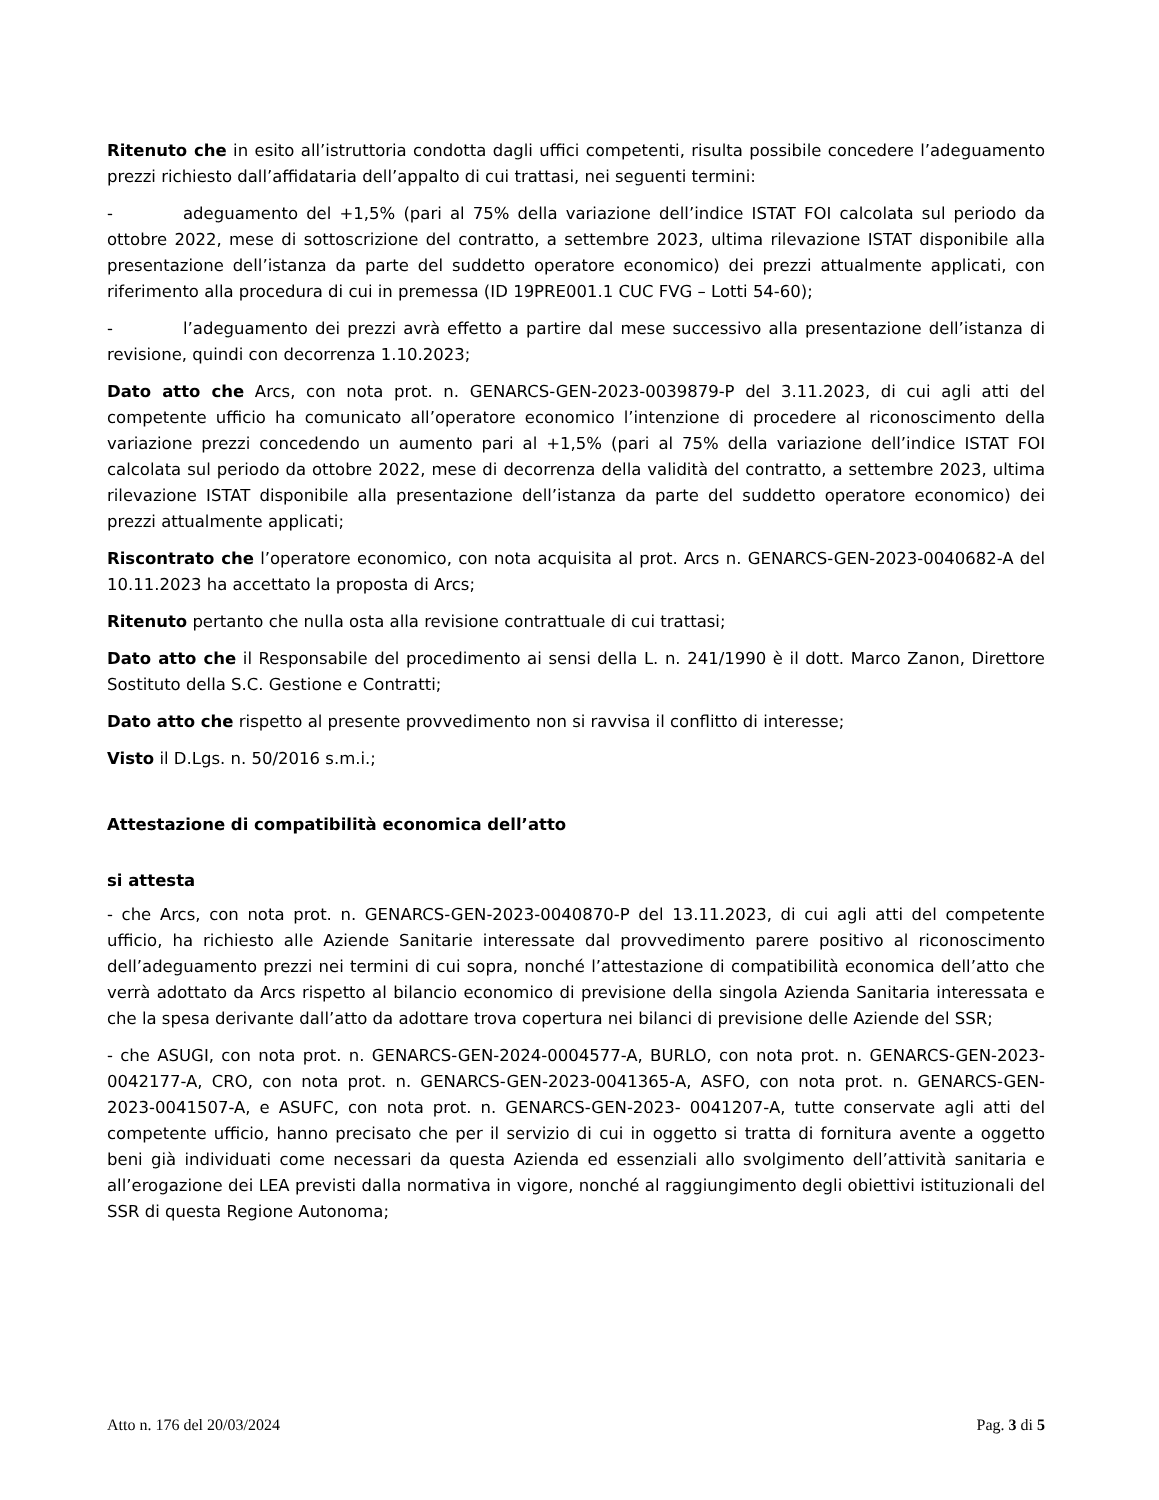Ritenuto che in esito all’istruttoria condotta dagli uffici competenti, risulta possibile concedere l’adeguamento prezzi richiesto dall’affidataria dell’appalto di cui trattasi, nei seguenti termini:
- adeguamento del +1,5% (pari al 75% della variazione dell’indice ISTAT FOI calcolata sul periodo da ottobre 2022, mese di sottoscrizione del contratto, a settembre 2023, ultima rilevazione ISTAT disponibile alla presentazione dell’istanza da parte del suddetto operatore economico) dei prezzi attualmente applicati, con riferimento alla procedura di cui in premessa (ID 19PRE001.1 CUC FVG – Lotti 54-60);
- l’adeguamento dei prezzi avrà effetto a partire dal mese successivo alla presentazione dell’istanza di revisione, quindi con decorrenza 1.10.2023;
Dato atto che Arcs, con nota prot. n. GENARCS-GEN-2023-0039879-P del 3.11.2023, di cui agli atti del competente ufficio ha comunicato all’operatore economico l’intenzione di procedere al riconoscimento della variazione prezzi concedendo un aumento pari al +1,5% (pari al 75% della variazione dell’indice ISTAT FOI calcolata sul periodo da ottobre 2022, mese di decorrenza della validità del contratto, a settembre 2023, ultima rilevazione ISTAT disponibile alla presentazione dell’istanza da parte del suddetto operatore economico) dei prezzi attualmente applicati;
Riscontrato che l’operatore economico, con nota acquisita al prot. Arcs n. GENARCS-GEN-2023-0040682-A del 10.11.2023 ha accettato la proposta di Arcs;
Ritenuto pertanto che nulla osta alla revisione contrattuale di cui trattasi;
Dato atto che il Responsabile del procedimento ai sensi della L. n. 241/1990 è il dott. Marco Zanon, Direttore Sostituto della S.C. Gestione e Contratti;
Dato atto che rispetto al presente provvedimento non si ravvisa il conflitto di interesse;
Visto il D.Lgs. n. 50/2016 s.m.i.;
Attestazione di compatibilità economica dell’atto
si attesta
- che Arcs, con nota prot. n. GENARCS-GEN-2023-0040870-P del 13.11.2023, di cui agli atti del competente ufficio, ha richiesto alle Aziende Sanitarie interessate dal provvedimento parere positivo al riconoscimento dell’adeguamento prezzi nei termini di cui sopra, nonché l’attestazione di compatibilità economica dell’atto che verrà adottato da Arcs rispetto al bilancio economico di previsione della singola Azienda Sanitaria interessata e che la spesa derivante dall’atto da adottare trova copertura nei bilanci di previsione delle Aziende del SSR;
- che ASUGI, con nota prot. n. GENARCS-GEN-2024-0004577-A, BURLO, con nota prot. n. GENARCS-GEN-2023-0042177-A, CRO, con nota prot. n. GENARCS-GEN-2023-0041365-A, ASFO, con nota prot. n. GENARCS-GEN-2023-0041507-A, e ASUFC, con nota prot. n. GENARCS-GEN-2023- 0041207-A, tutte conservate agli atti del competente ufficio, hanno precisato che per il servizio di cui in oggetto si tratta di fornitura avente a oggetto beni già individuati come necessari da questa Azienda ed essenziali allo svolgimento dell’attività sanitaria e all’erogazione dei LEA previsti dalla normativa in vigore, nonché al raggiungimento degli obiettivi istituzionali del SSR di questa Regione Autonoma;
Atto n. 176 del 20/03/2024 Pag. 3 di 5